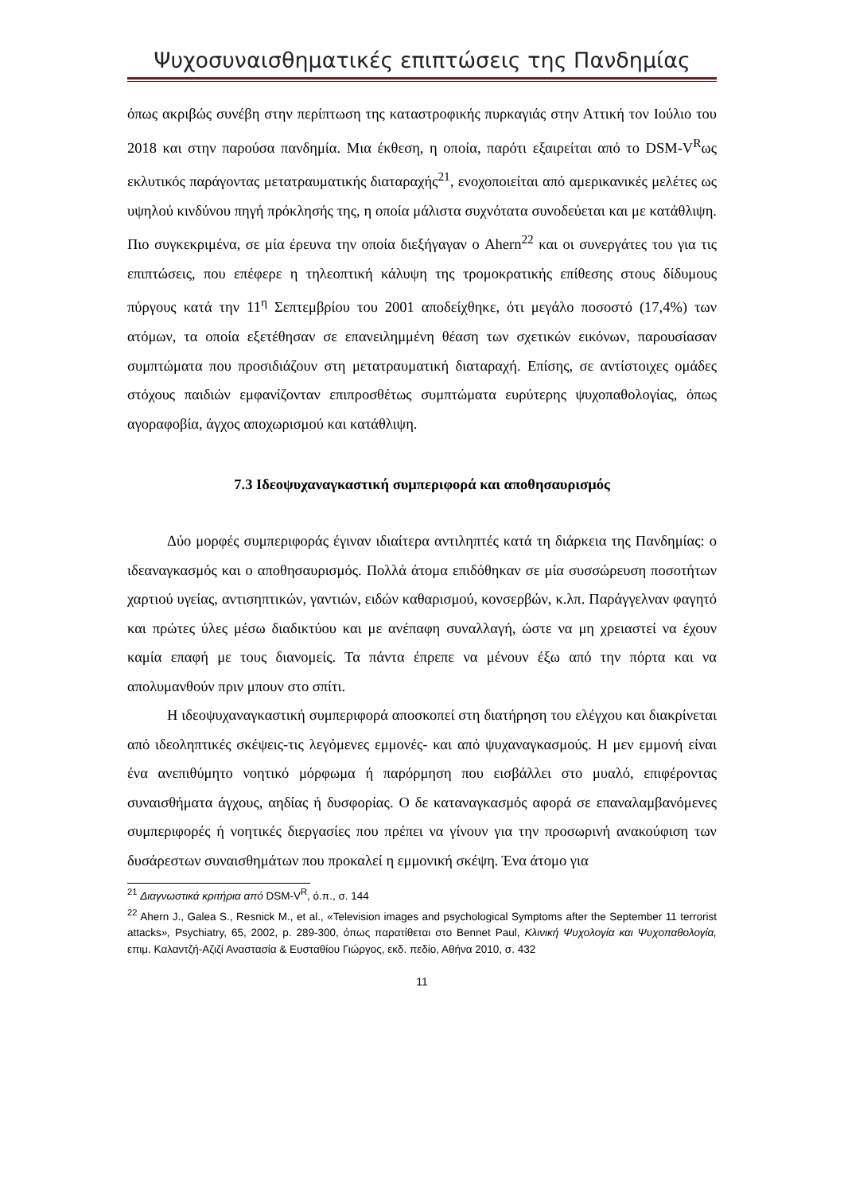Ψυχοσυναισθηματικές επιπτώσεις της Πανδημίας
όπως ακριβώς συνέβη στην περίπτωση της καταστροφικής πυρκαγιάς στην Αττική τον Ιούλιο του 2018 και στην παρούσα πανδημία. Μια έκθεση, η οποία, παρότι εξαιρείται από το DSM-V<sup>R</sup>ως εκλυτικός παράγοντας μετατραυματικής διαταραχής<sup>21</sup>, ενοχοποιείται από αμερικανικές μελέτες ως υψηλού κινδύνου πηγή πρόκλησής της, η οποία μάλιστα συχνότατα συνοδεύεται και με κατάθλιψη. Πιο συγκεκριμένα, σε μία έρευνα την οποία διεξήγαγαν ο Ahern<sup>22</sup> και οι συνεργάτες του για τις επιπτώσεις, που επέφερε η τηλεοπτική κάλυψη της τρομοκρατικής επίθεσης στους δίδυμους πύργους κατά την 11<sup>η</sup> Σεπτεμβρίου του 2001 αποδείχθηκε, ότι μεγάλο ποσοστό (17,4%) των ατόμων, τα οποία εξετέθησαν σε επανειλημμένη θέαση των σχετικών εικόνων, παρουσίασαν συμπτώματα που προσιδιάζουν στη μετατραυματική διαταραχή. Επίσης, σε αντίστοιχες ομάδες στόχους παιδιών εμφανίζονταν επιπροσθέτως συμπτώματα ευρύτερης ψυχοπαθολογίας, όπως αγοραφοβία, άγχος αποχωρισμού και κατάθλιψη.
7.3 Ιδεοψυχαναγκαστική συμπεριφορά και αποθησαυρισμός
Δύο μορφές συμπεριφοράς έγιναν ιδιαίτερα αντιληπτές κατά τη διάρκεια της Πανδημίας: ο ιδεαναγκασμός και ο αποθησαυρισμός. Πολλά άτομα επιδόθηκαν σε μία συσσώρευση ποσοτήτων χαρτιού υγείας, αντισηπτικών, γαντιών, ειδών καθαρισμού, κονσερβών, κ.λπ. Παράγγελναν φαγητό και πρώτες ύλες μέσω διαδικτύου και με ανέπαφη συναλλαγή, ώστε να μη χρειαστεί να έχουν καμία επαφή με τους διανομείς. Τα πάντα έπρεπε να μένουν έξω από την πόρτα και να απολυμανθούν πριν μπουν στο σπίτι.
Η ιδεοψυχαναγκαστική συμπεριφορά αποσκοπεί στη διατήρηση του ελέγχου και διακρίνεται από ιδεοληπτικές σκέψεις-τις λεγόμενες εμμονές- και από ψυχαναγκασμούς. Η μεν εμμονή είναι ένα ανεπιθύμητο νοητικό μόρφωμα ή παρόρμηση που εισβάλλει στο μυαλό, επιφέροντας συναισθήματα άγχους, αηδίας ή δυσφορίας. Ο δε καταναγκασμός αφορά σε επαναλαμβανόμενες συμπεριφορές ή νοητικές διεργασίες που πρέπει να γίνουν για την προσωρινή ανακούφιση των δυσάρεστων συναισθημάτων που προκαλεί η εμμονική σκέψη. Ένα άτομο για
<sup>21</sup> Διαγνωστικά κριτήρια από DSM-V<sup>R</sup>, ό.π., σ. 144
<sup>22</sup> Ahern J., Galea S., Resnick M., et al., «Television images and psychological Symptoms after the September 11 terrorist attacks», Psychiatry, 65, 2002, p. 289-300, όπως παρατίθεται στο Bennet Paul, Κλινική Ψυχολογία και Ψυχοπαθολογία, επιμ. Καλαντζή-Αζιζί Αναστασία & Ευσταθίου Γιώργος, εκδ. πεδίο, Αθήνα 2010, σ. 432
11